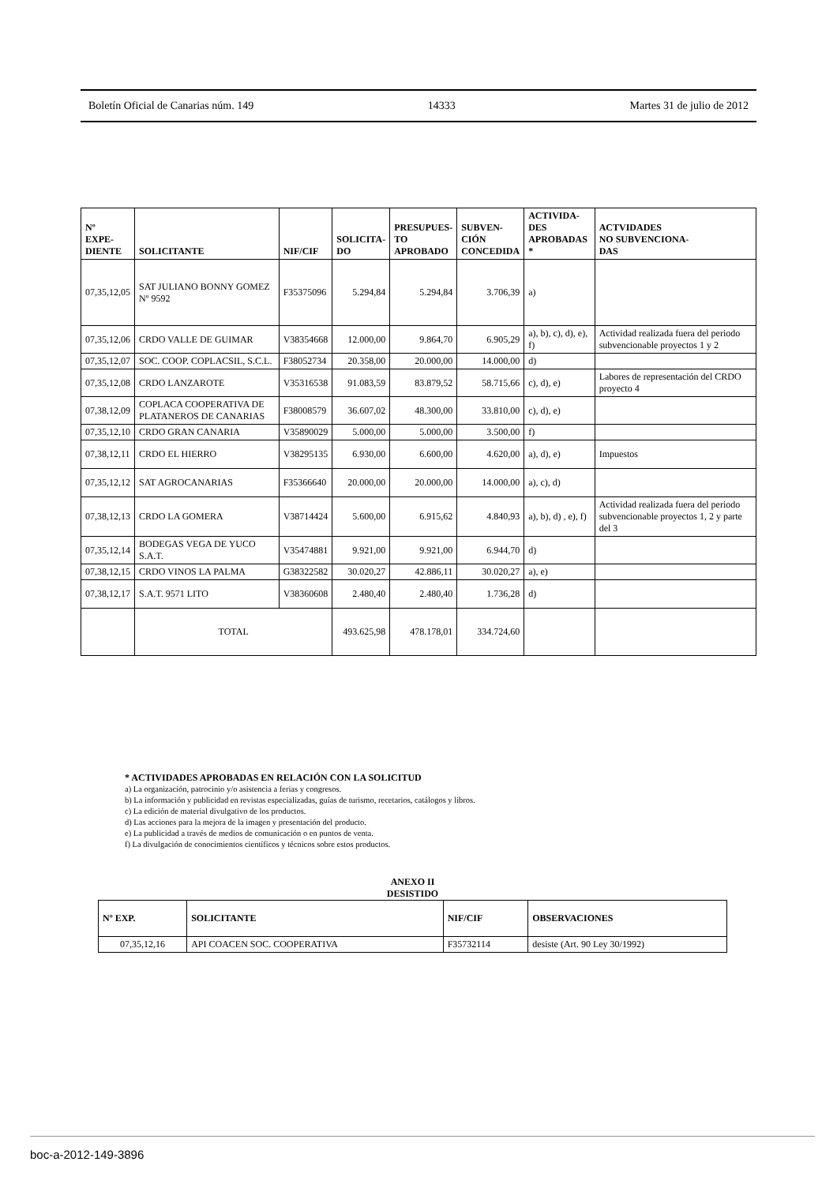Boletín Oficial de Canarias núm. 149 14333 Martes 31 de julio de 2012
| Nº EXPE- DIENTE | SOLICITANTE | NIF/CIF | SOLICITA- DO | PRESUPUES- TO APROBADO | SUBVEN- CIÓN CONCEDIDA | ACTIVIDA- DES APROBADAS * | ACTVIDADES NO SUBVENCIONA- DAS |
| --- | --- | --- | --- | --- | --- | --- | --- |
| 07,35,12,05 | SAT JULIANO BONNY GOMEZ Nº 9592 | F35375096 | 5.294,84 | 5.294,84 | 3.706,39 | a) | |
| 07,35,12,06 | CRDO VALLE DE GUIMAR | V38354668 | 12.000,00 | 9.864,70 | 6.905,29 | a), b), c), d), e), f) | Actividad realizada fuera del periodo subvencionable proyectos 1 y 2 |
| 07,35,12,07 | SOC. COOP. COPLACSIL, S.C.L. | F38052734 | 20.358,00 | 20.000,00 | 14.000,00 | d) | |
| 07,35,12,08 | CRDO LANZAROTE | V35316538 | 91.083,59 | 83.879,52 | 58.715,66 | c), d), e) | Labores de representación del CRDO proyecto 4 |
| 07,38,12,09 | COPLACA COOPERATIVA DE PLATANEROS DE CANARIAS | F38008579 | 36.607,02 | 48.300,00 | 33.810,00 | c), d), e) | |
| 07,35,12,10 | CRDO GRAN CANARIA | V35890029 | 5.000,00 | 5.000,00 | 3.500,00 | f) | |
| 07,38,12,11 | CRDO EL HIERRO | V38295135 | 6.930,00 | 6.600,00 | 4.620,00 | a), d), e) | Impuestos |
| 07,35,12,12 | SAT AGROCANARIAS | F35366640 | 20.000,00 | 20.000,00 | 14.000,00 | a), c), d) | |
| 07,38,12,13 | CRDO LA GOMERA | V38714424 | 5.600,00 | 6.915,62 | 4.840,93 | a), b), d) , e), f) | Actividad realizada fuera del periodo subvencionable proyectos 1, 2 y parte del 3 |
| 07,35,12,14 | BODEGAS VEGA DE YUCO S.A.T. | V35474881 | 9.921,00 | 9.921,00 | 6.944,70 | d) | |
| 07,38,12,15 | CRDO VINOS LA PALMA | G38322582 | 30.020,27 | 42.886,11 | 30.020,27 | a), e) | |
| 07,38,12,17 | S.A.T. 9571 LITO | V38360608 | 2.480,40 | 2.480,40 | 1.736,28 | d) | |
| | TOTAL | | 493.625,98 | 478.178,01 | 334.724,60 | | |
* ACTIVIDADES APROBADAS EN RELACIÓN CON LA SOLICITUD
a) La organización, patrocinio y/o asistencia a ferias y congresos.
b) La información y publicidad en revistas especializadas, guías de turismo, recetarios, catálogos y libros.
c) La edición de material divulgativo de los productos.
d) Las acciones para la mejora de la imagen y presentación del producto.
e) La publicidad a través de medios de comunicación o en puntos de venta.
f) La divulgación de conocimientos científicos y técnicos sobre estos productos.
ANEXO II
DESISTIDO
| Nº EXP. | SOLICITANTE | NIF/CIF | OBSERVACIONES |
| --- | --- | --- | --- |
| 07,35,12,16 | API COACEN SOC. COOPERATIVA | F35732114 | desiste (Art. 90 Ley 30/1992) |
boc-a-2012-149-3896